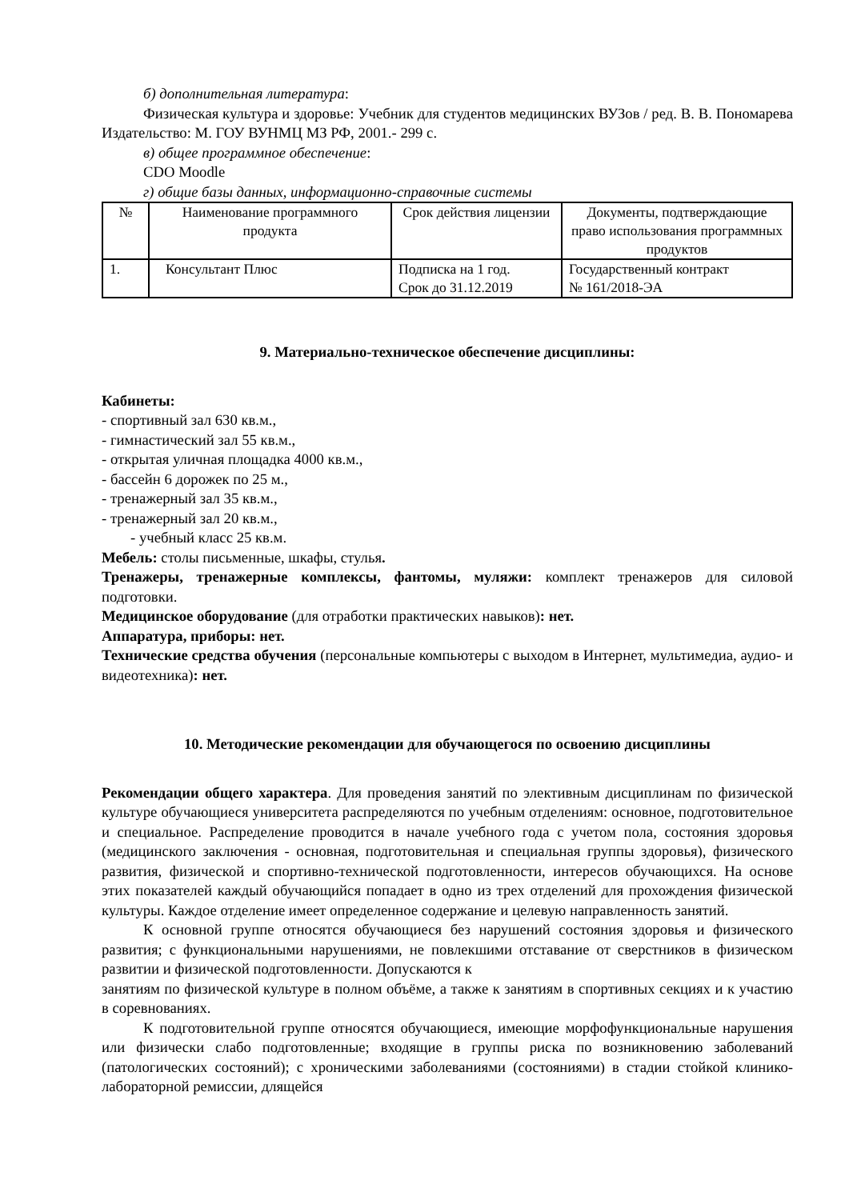б) дополнительная литература:
Физическая культура и здоровье: Учебник для студентов медицинских ВУЗов / ред. В. В. Пономарева Издательство: М. ГОУ ВУНМЦ МЗ РФ, 2001.- 299 с.
в) общее программное обеспечение:
CDO Moodle
г) общие базы данных, информационно-справочные системы
| № | Наименование программного продукта | Срок действия лицензии | Документы, подтверждающие право использования программных продуктов |
| 1. | Консультант Плюс | Подписка на 1 год. Срок до 31.12.2019 | Государственный контракт № 161/2018-ЭА |
9. Материально-техническое обеспечение дисциплины:
Кабинеты:
- спортивный зал 630 кв.м.,
- гимнастический зал 55 кв.м.,
- открытая уличная площадка 4000 кв.м.,
- бассейн 6 дорожек по 25 м.,
- тренажерный зал 35 кв.м.,
- тренажерный зал 20 кв.м.,
- учебный класс 25 кв.м.
Мебель: столы письменные, шкафы, стулья.
Тренажеры, тренажерные комплексы, фантомы, муляжи: комплект тренажеров для силовой подготовки.
Медицинское оборудование (для отработки практических навыков): нет.
Аппаратура, приборы: нет.
Технические средства обучения (персональные компьютеры с выходом в Интернет, мультимедиа, аудио- и видеотехника): нет.
10. Методические рекомендации для обучающегося по освоению дисциплины
Рекомендации общего характера. Для проведения занятий по элективным дисциплинам по физической культуре обучающиеся университета распределяются по учебным отделениям: основное, подготовительное и специальное. Распределение проводится в начале учебного года с учетом пола, состояния здоровья (медицинского заключения - основная, подготовительная и специальная группы здоровья), физического развития, физической и спортивно-технической подготовленности, интересов обучающихся. На основе этих показателей каждый обучающийся попадает в одно из трех отделений для прохождения физической культуры. Каждое отделение имеет определенное содержание и целевую направленность занятий.
К основной группе относятся обучающиеся без нарушений состояния здоровья и физического развития; с функциональными нарушениями, не повлекшими отставание от сверстников в физическом развитии и физической подготовленности. Допускаются к
занятиям по физической культуре в полном объёме, а также к занятиям в спортивных секциях и к участию в соревнованиях.
К подготовительной группе относятся обучающиеся, имеющие морфофункциональные нарушения или физически слабо подготовленные; входящие в группы риска по возникновению заболеваний (патологических состояний); с хроническими заболеваниями (состояниями) в стадии стойкой клинико-лабораторной ремиссии, длящейся